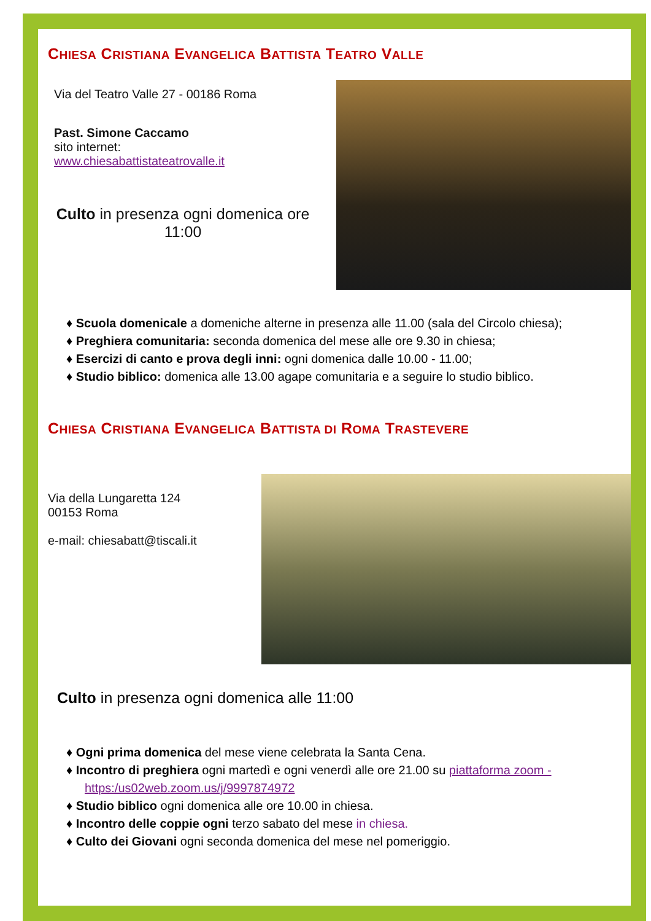CHIESA CRISTIANA EVANGELICA BATTISTA TEATRO VALLE
Via del Teatro Valle 27 - 00186 Roma
Past. Simone Caccamo
sito internet:
www.chiesabattistateatrovalle.it
Culto in presenza ogni domenica ore 11:00
♦ Scuola domenicale a domeniche alterne in presenza alle 11.00 (sala del Circolo chiesa);
♦ Preghiera comunitaria: seconda domenica del mese alle ore 9.30 in chiesa;
♦ Esercizi di canto e prova degli inni: ogni domenica dalle 10.00 - 11.00;
♦ Studio biblico: domenica alle 13.00 agape comunitaria e a seguire lo studio biblico.
CHIESA CRISTIANA EVANGELICA BATTISTA DI ROMA TRASTEVERE
Via della Lungaretta 124
00153 Roma
e-mail: chiesabatt@tiscali.it
Culto in presenza ogni domenica alle 11:00
♦ Ogni prima domenica del mese viene celebrata la Santa Cena.
♦ Incontro di preghiera ogni martedì e ogni venerdì alle ore 21.00 su piattaforma zoom - https:/us02web.zoom.us/j/9997874972
♦ Studio biblico ogni domenica alle ore 10.00 in chiesa.
♦ Incontro delle coppie ogni terzo sabato del mese in chiesa.
♦ Culto dei Giovani ogni seconda domenica del mese nel pomeriggio.